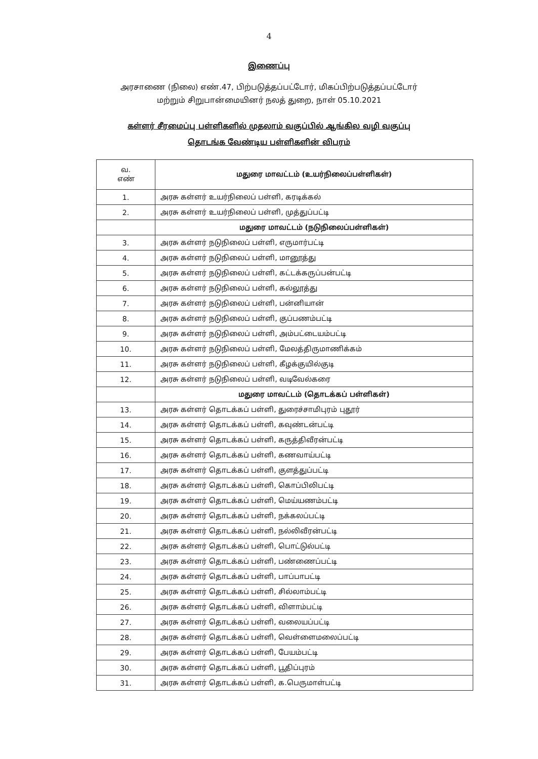4
இணைப்பு
அரசாணை (நிலை) எண்.47, பிற்படுத்தப்பட்டோர், மிகப்பிற்படுத்தப்பட்டோர்
மற்றும் சிறுபான்மையினர் நலத் துறை, நாள் 05.10.2021
கள்ளர் சீரமைப்பு பள்ளிகளில் முதலாம் வகுப்பில் ஆங்கில வழி வகுப்பு
தொடங்க வேண்டிய பள்ளிகளின் விபரம்
| வ. எண் | மதுரை மாவட்டம் (உயர்நிலைப்பள்ளிகள்) |
| --- | --- |
| 1. | அரசு கள்ளர் உயர்நிலைப் பள்ளி, கரடிக்கல் |
| 2. | அரசு கள்ளர் உயர்நிலைப் பள்ளி, முத்துப்பட்டி |
| | மதுரை மாவட்டம் (நடுநிலைப்பள்ளிகள்) |
| 3. | அரசு கள்ளர் நடுநிலைப் பள்ளி, எருமார்பட்டி |
| 4. | அரசு கள்ளர் நடுநிலைப் பள்ளி, மானூத்து |
| 5. | அரசு கள்ளர் நடுநிலைப் பள்ளி, கட்டக்கருப்பன்பட்டி |
| 6. | அரசு கள்ளர் நடுநிலைப் பள்ளி, கல்லூத்து |
| 7. | அரசு கள்ளர் நடுநிலைப் பள்ளி, பன்னியான் |
| 8. | அரசு கள்ளர் நடுநிலைப் பள்ளி, குப்பணம்பட்டி |
| 9. | அரசு கள்ளர் நடுநிலைப் பள்ளி, அம்பட்டையம்பட்டி |
| 10. | அரசு கள்ளர் நடுநிலைப் பள்ளி, மேலத்திருமாணிக்கம் |
| 11. | அரசு கள்ளர் நடுநிலைப் பள்ளி, கீழக்குயில்குடி |
| 12. | அரசு கள்ளர் நடுநிலைப் பள்ளி, வடிவேல்கரை |
| | மதுரை மாவட்டம் (தொடக்கப் பள்ளிகள்) |
| 13. | அரசு கள்ளர் தொடக்கப் பள்ளி, துரைச்சாமிபுரம் புதூர் |
| 14. | அரசு கள்ளர் தொடக்கப் பள்ளி, கவுண்டன்பட்டி |
| 15. | அரசு கள்ளர் தொடக்கப் பள்ளி, கருத்திவீரன்பட்டி |
| 16. | அரசு கள்ளர் தொடக்கப் பள்ளி, கணவாய்பட்டி |
| 17. | அரசு கள்ளர் தொடக்கப் பள்ளி, குளத்துப்பட்டி |
| 18. | அரசு கள்ளர் தொடக்கப் பள்ளி, கொப்பிலிபட்டி |
| 19. | அரசு கள்ளர் தொடக்கப் பள்ளி, மெய்யணம்பட்டி |
| 20. | அரசு கள்ளர் தொடக்கப் பள்ளி, நக்கலப்பட்டி |
| 21. | அரசு கள்ளர் தொடக்கப் பள்ளி, நல்லிவீரன்பட்டி |
| 22. | அரசு கள்ளர் தொடக்கப் பள்ளி, பொட்டுல்பட்டி |
| 23. | அரசு கள்ளர் தொடக்கப் பள்ளி, பண்ணைப்பட்டி |
| 24. | அரசு கள்ளர் தொடக்கப் பள்ளி, பாப்பாபட்டி |
| 25. | அரசு கள்ளர் தொடக்கப் பள்ளி, சில்லாம்பட்டி |
| 26. | அரசு கள்ளர் தொடக்கப் பள்ளி, விளாம்பட்டி |
| 27. | அரசு கள்ளர் தொடக்கப் பள்ளி, வலையப்பட்டி |
| 28. | அரசு கள்ளர் தொடக்கப் பள்ளி, வெள்ளைமலைப்பட்டி |
| 29. | அரசு கள்ளர் தொடக்கப் பள்ளி, பேயம்பட்டி |
| 30. | அரசு கள்ளர் தொடக்கப் பள்ளி, பூதிப்புரம் |
| 31. | அரசு கள்ளர் தொடக்கப் பள்ளி, க.பெருமாள்பட்டி |